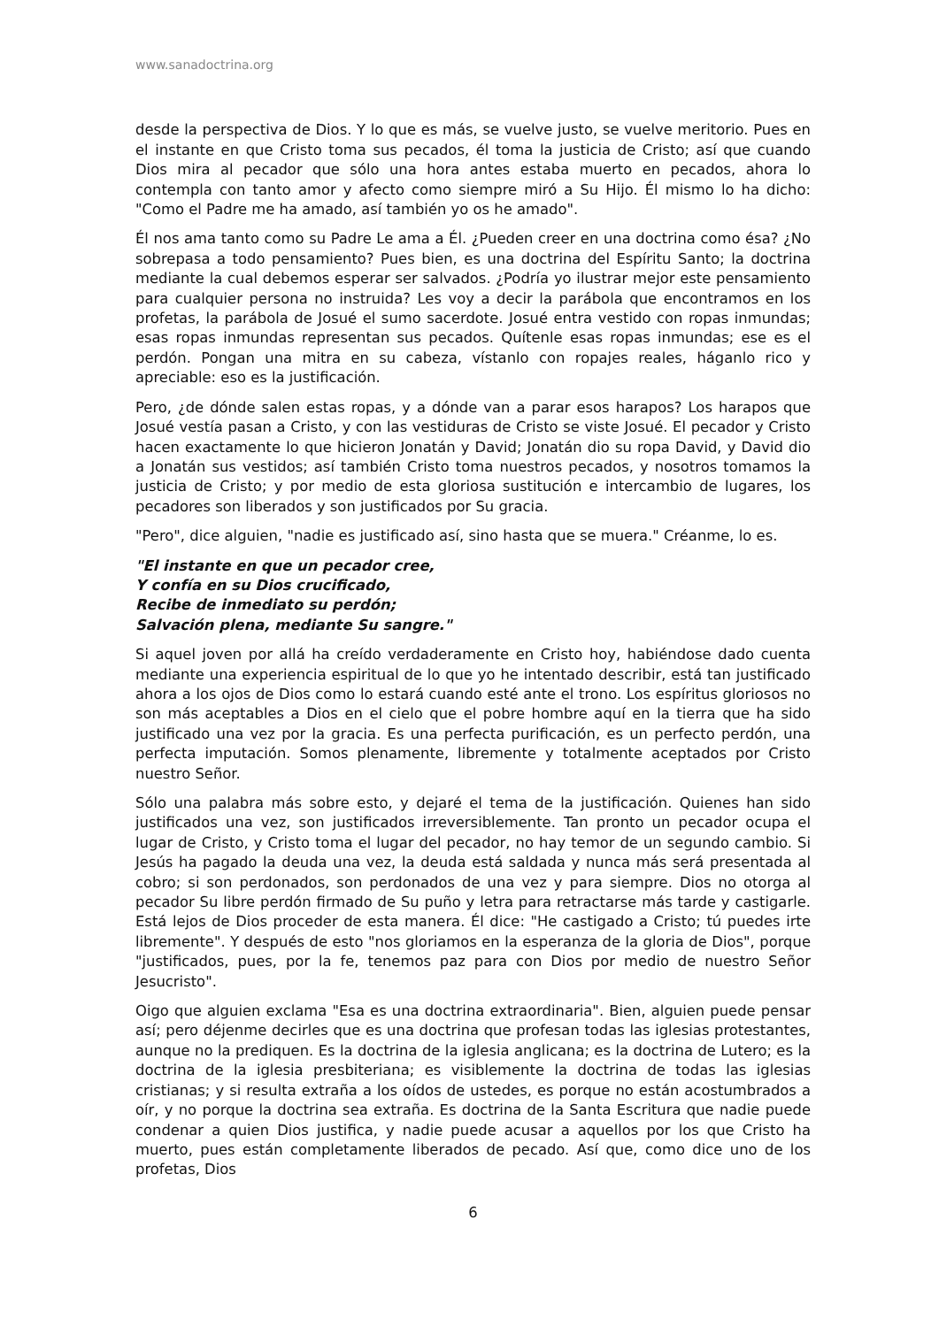www.sanadoctrina.org
desde la perspectiva de Dios. Y lo que es más, se vuelve justo, se vuelve meritorio. Pues en el instante en que Cristo toma sus pecados, él toma la justicia de Cristo; así que cuando Dios mira al pecador que sólo una hora antes estaba muerto en pecados, ahora lo contempla con tanto amor y afecto como siempre miró a Su Hijo. Él mismo lo ha dicho: "Como el Padre me ha amado, así también yo os he amado".
Él nos ama tanto como su Padre Le ama a Él. ¿Pueden creer en una doctrina como ésa? ¿No sobrepasa a todo pensamiento? Pues bien, es una doctrina del Espíritu Santo; la doctrina mediante la cual debemos esperar ser salvados. ¿Podría yo ilustrar mejor este pensamiento para cualquier persona no instruida? Les voy a decir la parábola que encontramos en los profetas, la parábola de Josué el sumo sacerdote. Josué entra vestido con ropas inmundas; esas ropas inmundas representan sus pecados. Quítenle esas ropas inmundas; ese es el perdón. Pongan una mitra en su cabeza, vístanlo con ropajes reales, háganlo rico y apreciable: eso es la justificación.
Pero, ¿de dónde salen estas ropas, y a dónde van a parar esos harapos? Los harapos que Josué vestía pasan a Cristo, y con las vestiduras de Cristo se viste Josué. El pecador y Cristo hacen exactamente lo que hicieron Jonatán y David; Jonatán dio su ropa David, y David dio a Jonatán sus vestidos; así también Cristo toma nuestros pecados, y nosotros tomamos la justicia de Cristo; y por medio de esta gloriosa sustitución e intercambio de lugares, los pecadores son liberados y son justificados por Su gracia.
"Pero", dice alguien, "nadie es justificado así, sino hasta que se muera." Créanme, lo es.
"El instante en que un pecador cree,
Y confía en su Dios crucificado,
Recibe de inmediato su perdón;
Salvación plena, mediante Su sangre."
Si aquel joven por allá ha creído verdaderamente en Cristo hoy, habiéndose dado cuenta mediante una experiencia espiritual de lo que yo he intentado describir, está tan justificado ahora a los ojos de Dios como lo estará cuando esté ante el trono. Los espíritus gloriosos no son más aceptables a Dios en el cielo que el pobre hombre aquí en la tierra que ha sido justificado una vez por la gracia. Es una perfecta purificación, es un perfecto perdón, una perfecta imputación. Somos plenamente, libremente y totalmente aceptados por Cristo nuestro Señor.
Sólo una palabra más sobre esto, y dejaré el tema de la justificación. Quienes han sido justificados una vez, son justificados irreversiblemente. Tan pronto un pecador ocupa el lugar de Cristo, y Cristo toma el lugar del pecador, no hay temor de un segundo cambio. Si Jesús ha pagado la deuda una vez, la deuda está saldada y nunca más será presentada al cobro; si son perdonados, son perdonados de una vez y para siempre. Dios no otorga al pecador Su libre perdón firmado de Su puño y letra para retractarse más tarde y castigarle. Está lejos de Dios proceder de esta manera. Él dice: "He castigado a Cristo; tú puedes irte libremente". Y después de esto "nos gloriamos en la esperanza de la gloria de Dios", porque "justificados, pues, por la fe, tenemos paz para con Dios por medio de nuestro Señor Jesucristo".
Oigo que alguien exclama "Esa es una doctrina extraordinaria". Bien, alguien puede pensar así; pero déjenme decirles que es una doctrina que profesan todas las iglesias protestantes, aunque no la prediquen. Es la doctrina de la iglesia anglicana; es la doctrina de Lutero; es la doctrina de la iglesia presbiteriana; es visiblemente la doctrina de todas las iglesias cristianas; y si resulta extraña a los oídos de ustedes, es porque no están acostumbrados a oír, y no porque la doctrina sea extraña. Es doctrina de la Santa Escritura que nadie puede condenar a quien Dios justifica, y nadie puede acusar a aquellos por los que Cristo ha muerto, pues están completamente liberados de pecado. Así que, como dice uno de los profetas, Dios
6